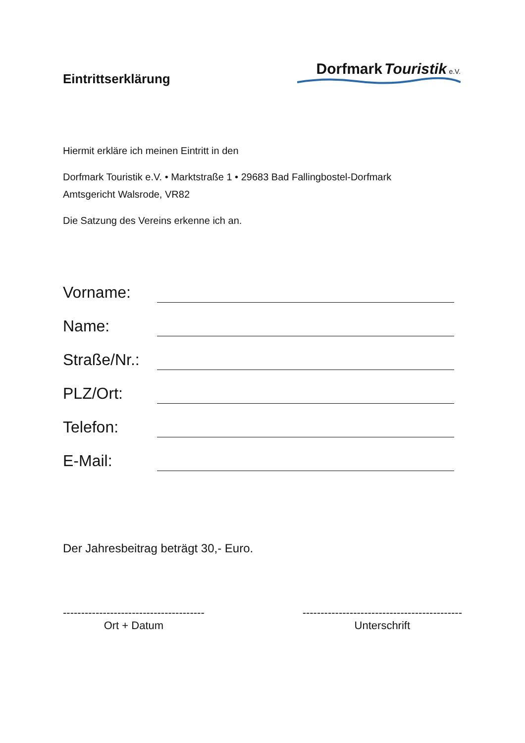Eintrittserklärung
Dorfmark Touristik e.V.
Hiermit erkläre ich meinen Eintritt in den
Dorfmark Touristik e.V. • Marktstraße 1 • 29683 Bad Fallingbostel-Dorfmark
Amtsgericht Walsrode, VR82
Die Satzung des Vereins erkenne ich an.
Vorname:
Name:
Straße/Nr.:
PLZ/Ort:
Telefon:
E-Mail:
Der Jahresbeitrag beträgt 30,- Euro.
---------------------------------------
Ort + Datum
--------------------------------------------
Unterschrift